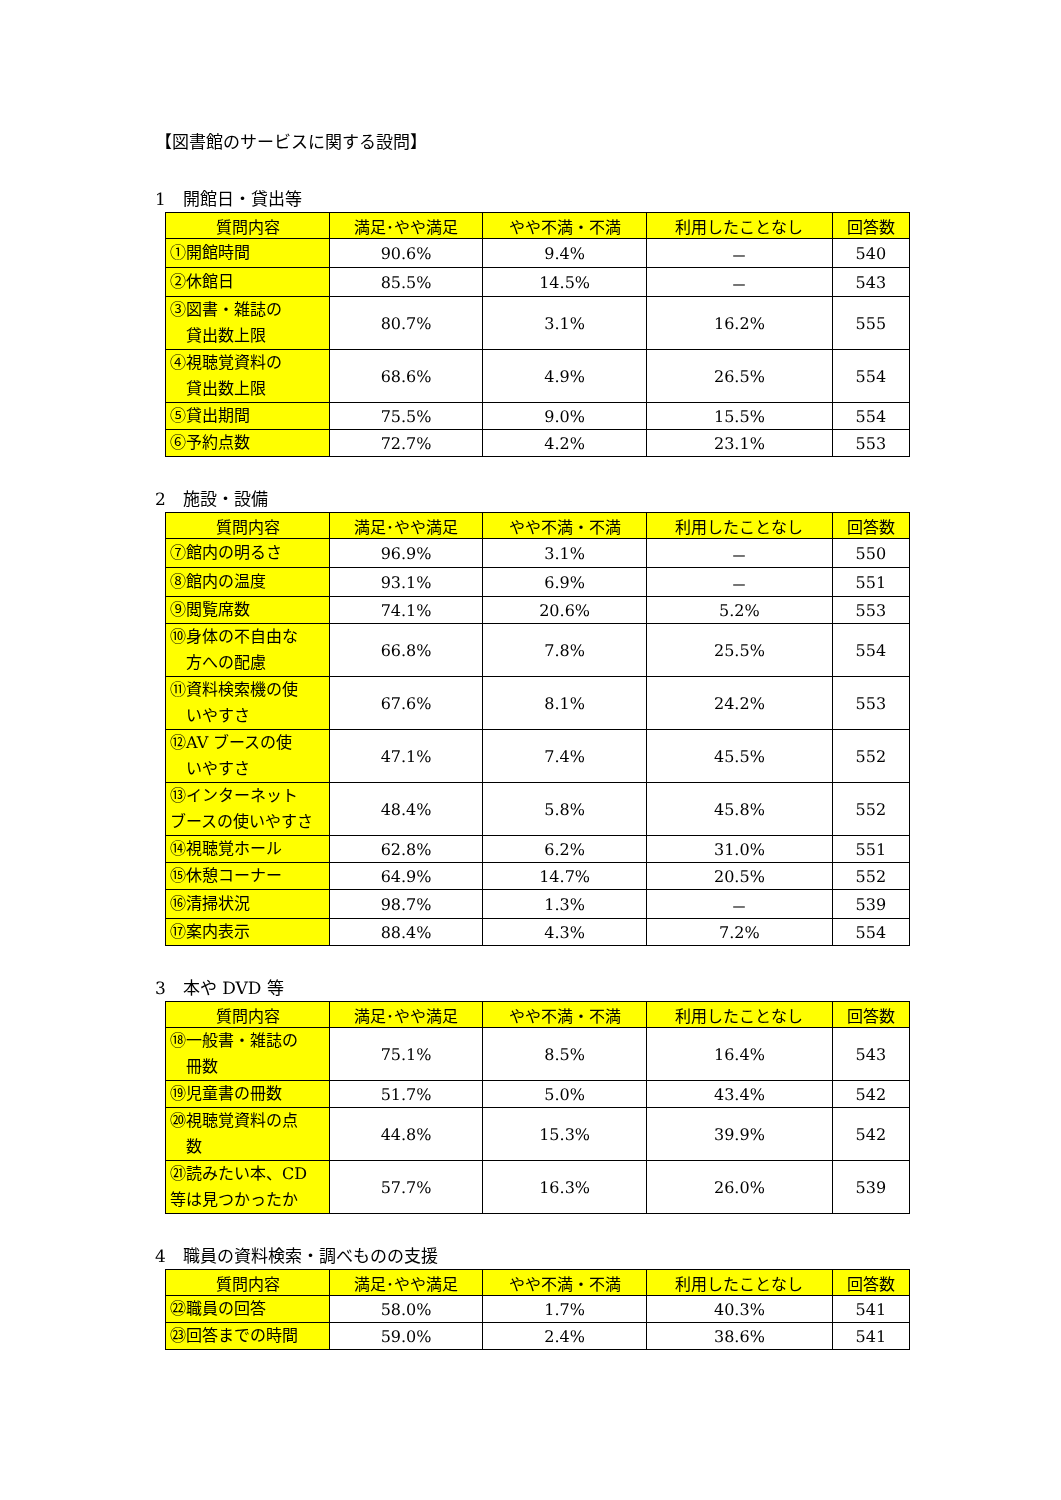【図書館のサービスに関する設問】
1　開館日・貸出等
| 質問内容 | 満足･やや満足 | やや不満・不満 | 利用したことなし | 回答数 |
| --- | --- | --- | --- | --- |
| ①開館時間 | 90.6% | 9.4% | － | 540 |
| ②休館日 | 85.5% | 14.5% | － | 543 |
| ③図書・雑誌の 貸出数上限 | 80.7% | 3.1% | 16.2% | 555 |
| ④視聴覚資料の 貸出数上限 | 68.6% | 4.9% | 26.5% | 554 |
| ⑤貸出期間 | 75.5% | 9.0% | 15.5% | 554 |
| ⑥予約点数 | 72.7% | 4.2% | 23.1% | 553 |
2　施設・設備
| 質問内容 | 満足･やや満足 | やや不満・不満 | 利用したことなし | 回答数 |
| --- | --- | --- | --- | --- |
| ⑦館内の明るさ | 96.9% | 3.1% | － | 550 |
| ⑧館内の温度 | 93.1% | 6.9% | － | 551 |
| ⑨閲覧席数 | 74.1% | 20.6% | 5.2% | 553 |
| ⑩身体の不自由な 方への配慮 | 66.8% | 7.8% | 25.5% | 554 |
| ⑪資料検索機の使 いやすさ | 67.6% | 8.1% | 24.2% | 553 |
| ⑫AV ブースの使 いやすさ | 47.1% | 7.4% | 45.5% | 552 |
| ⑬インターネット ブースの使いやすさ | 48.4% | 5.8% | 45.8% | 552 |
| ⑭視聴覚ホール | 62.8% | 6.2% | 31.0% | 551 |
| ⑮休憩コーナー | 64.9% | 14.7% | 20.5% | 552 |
| ⑯清掃状況 | 98.7% | 1.3% | － | 539 |
| ⑰案内表示 | 88.4% | 4.3% | 7.2% | 554 |
3　本や DVD 等
| 質問内容 | 満足･やや満足 | やや不満・不満 | 利用したことなし | 回答数 |
| --- | --- | --- | --- | --- |
| ⑱一般書・雑誌の 冊数 | 75.1% | 8.5% | 16.4% | 543 |
| ⑲児童書の冊数 | 51.7% | 5.0% | 43.4% | 542 |
| ⑳視聴覚資料の点 数 | 44.8% | 15.3% | 39.9% | 542 |
| ㉑読みたい本、CD 等は見つかったか | 57.7% | 16.3% | 26.0% | 539 |
4　職員の資料検索・調べものの支援
| 質問内容 | 満足･やや満足 | やや不満・不満 | 利用したことなし | 回答数 |
| --- | --- | --- | --- | --- |
| ㉒職員の回答 | 58.0% | 1.7% | 40.3% | 541 |
| ㉓回答までの時間 | 59.0% | 2.4% | 38.6% | 541 |